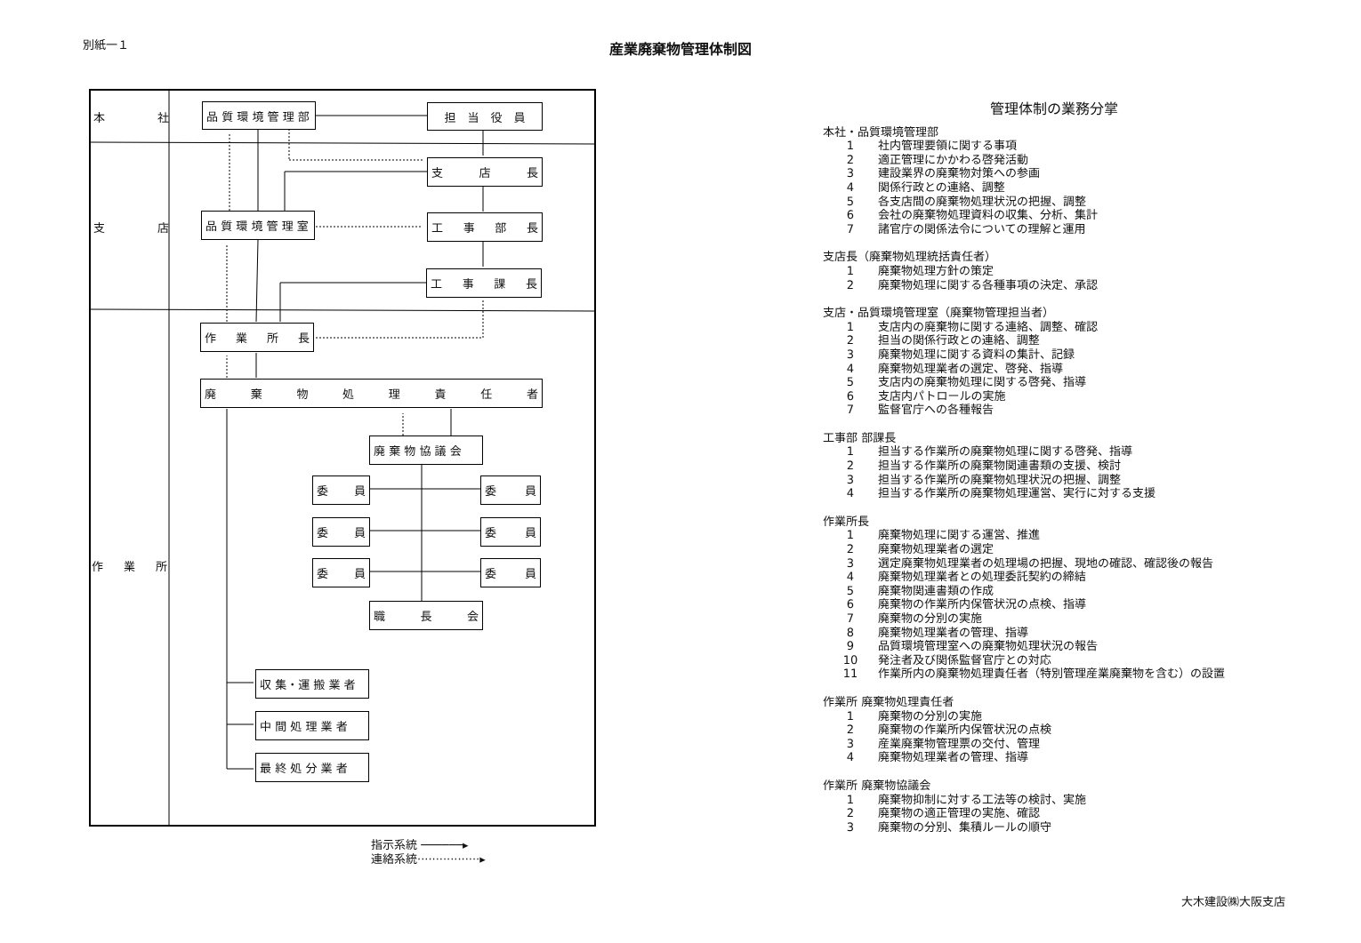別紙一１
産業廃棄物管理体制図
品 質 環 境 管 理 部
担　当　役　員
支店長
品 質 環 境 管 理 室
工事部長
工事課長
作業所長
廃棄物処理責任者
廃 棄 物 協 議 会
委員 委員
委員 委員
委員 委員
職長会
収 集・運 搬 業 者
中 間 処 理 業 者
最 終 処 分 業 者
本 社
支 店
作 業 所
指示系統 ──────▸
連絡系統·················▸
管理体制の業務分掌
本社・品質環境管理部
1 社内管理要領に関する事項
2 適正管理にかかわる啓発活動
3 建設業界の廃棄物対策への参画
4 関係行政との連絡、調整
5 各支店間の廃棄物処理状況の把握、調整
6 会社の廃棄物処理資料の収集、分析、集計
7 諸官庁の関係法令についての理解と運用
支店長（廃棄物処理統括責任者）
1 廃棄物処理方針の策定
2 廃棄物処理に関する各種事項の決定、承認
支店・品質環境管理室（廃棄物管理担当者）
1 支店内の廃棄物に関する連絡、調整、確認
2 担当の関係行政との連絡、調整
3 廃棄物処理に関する資料の集計、記録
4 廃棄物処理業者の選定、啓発、指導
5 支店内の廃棄物処理に関する啓発、指導
6 支店内パトロールの実施
7 監督官庁への各種報告
工事部 部課長
1 担当する作業所の廃棄物処理に関する啓発、指導
2 担当する作業所の廃棄物関連書類の支援、検討
3 担当する作業所の廃棄物処理状況の把握、調整
4 担当する作業所の廃棄物処理運営、実行に対する支援
作業所長
1 廃棄物処理に関する運営、推進
2 廃棄物処理業者の選定
3 選定廃棄物処理業者の処理場の把握、現地の確認、確認後の報告
4 廃棄物処理業者との処理委託契約の締結
5 廃棄物関連書類の作成
6 廃棄物の作業所内保管状況の点検、指導
7 廃棄物の分別の実施
8 廃棄物処理業者の管理、指導
9 品質環境管理室への廃棄物処理状況の報告
10 発注者及び関係監督官庁との対応
11 作業所内の廃棄物処理責任者（特別管理産業廃棄物を含む）の設置
作業所 廃棄物処理責任者
1 廃棄物の分別の実施
2 廃棄物の作業所内保管状況の点検
3 産業廃棄物管理票の交付、管理
4 廃棄物処理業者の管理、指導
作業所 廃棄物協議会
1 廃棄物抑制に対する工法等の検討、実施
2 廃棄物の適正管理の実施、確認
3 廃棄物の分別、集積ルールの順守
大木建設㈱大阪支店